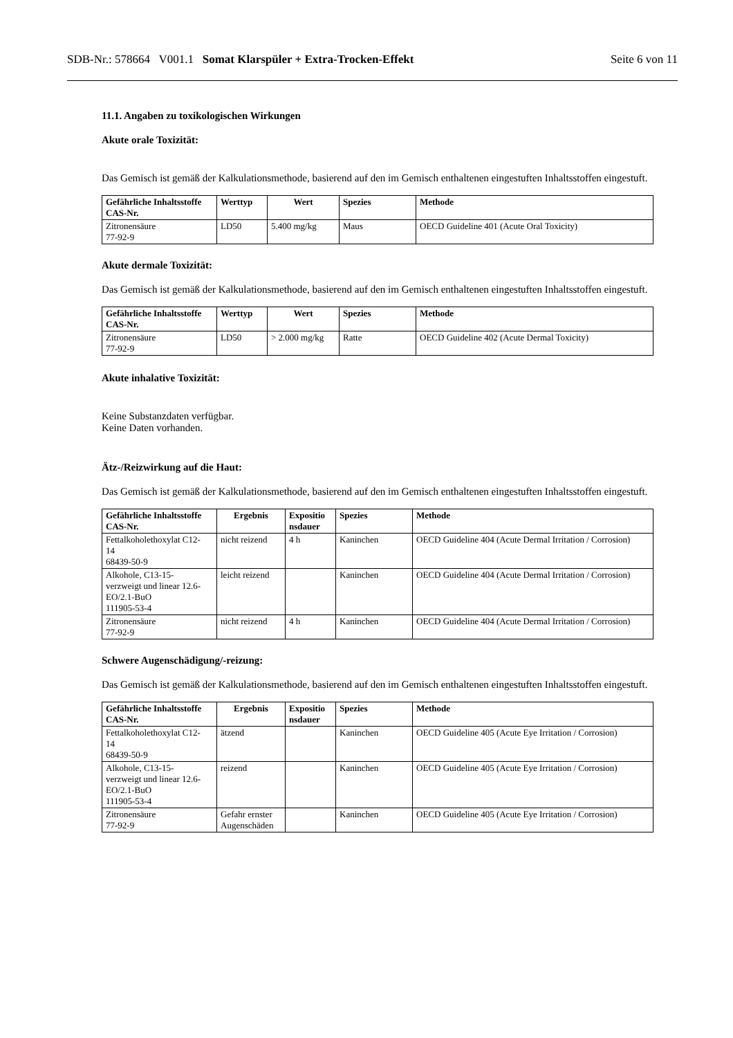SDB-Nr.: 578664 V001.1 Somat Klarspüler + Extra-Trocken-Effekt
Seite 6 von 11
11.1. Angaben zu toxikologischen Wirkungen
Akute orale Toxizität:
Das Gemisch ist gemäß der Kalkulationsmethode, basierend auf den im Gemisch enthaltenen eingestuften Inhaltsstoffen eingestuft.
| Gefährliche Inhaltsstoffe CAS-Nr. | Werttyp | Wert | Spezies | Methode |
| --- | --- | --- | --- | --- |
| Zitronensäure 77-92-9 | LD50 | 5.400 mg/kg | Maus | OECD Guideline 401 (Acute Oral Toxicity) |
Akute dermale Toxizität:
Das Gemisch ist gemäß der Kalkulationsmethode, basierend auf den im Gemisch enthaltenen eingestuften Inhaltsstoffen eingestuft.
| Gefährliche Inhaltsstoffe CAS-Nr. | Werttyp | Wert | Spezies | Methode |
| --- | --- | --- | --- | --- |
| Zitronensäure 77-92-9 | LD50 | > 2.000 mg/kg | Ratte | OECD Guideline 402 (Acute Dermal Toxicity) |
Akute inhalative Toxizität:
Keine Substanzdaten verfügbar.
Keine Daten vorhanden.
Ätz-/Reizwirkung auf die Haut:
Das Gemisch ist gemäß der Kalkulationsmethode, basierend auf den im Gemisch enthaltenen eingestuften Inhaltsstoffen eingestuft.
| Gefährliche Inhaltsstoffe CAS-Nr. | Ergebnis | Expositio nsdauer | Spezies | Methode |
| --- | --- | --- | --- | --- |
| Fettalkoholethoxylat C12- 14 68439-50-9 | nicht reizend | 4 h | Kaninchen | OECD Guideline 404 (Acute Dermal Irritation / Corrosion) |
| Alkohole, C13-15- verzweigt und linear 12.6- EO/2.1-BuO 111905-53-4 | leicht reizend | | Kaninchen | OECD Guideline 404 (Acute Dermal Irritation / Corrosion) |
| Zitronensäure 77-92-9 | nicht reizend | 4 h | Kaninchen | OECD Guideline 404 (Acute Dermal Irritation / Corrosion) |
Schwere Augenschädigung/-reizung:
Das Gemisch ist gemäß der Kalkulationsmethode, basierend auf den im Gemisch enthaltenen eingestuften Inhaltsstoffen eingestuft.
| Gefährliche Inhaltsstoffe CAS-Nr. | Ergebnis | Expositio nsdauer | Spezies | Methode |
| --- | --- | --- | --- | --- |
| Fettalkoholethoxylat C12- 14 68439-50-9 | ätzend | | Kaninchen | OECD Guideline 405 (Acute Eye Irritation / Corrosion) |
| Alkohole, C13-15- verzweigt und linear 12.6- EO/2.1-BuO 111905-53-4 | reizend | | Kaninchen | OECD Guideline 405 (Acute Eye Irritation / Corrosion) |
| Zitronensäure 77-92-9 | Gefahr ernster Augenschäden | | Kaninchen | OECD Guideline 405 (Acute Eye Irritation / Corrosion) |